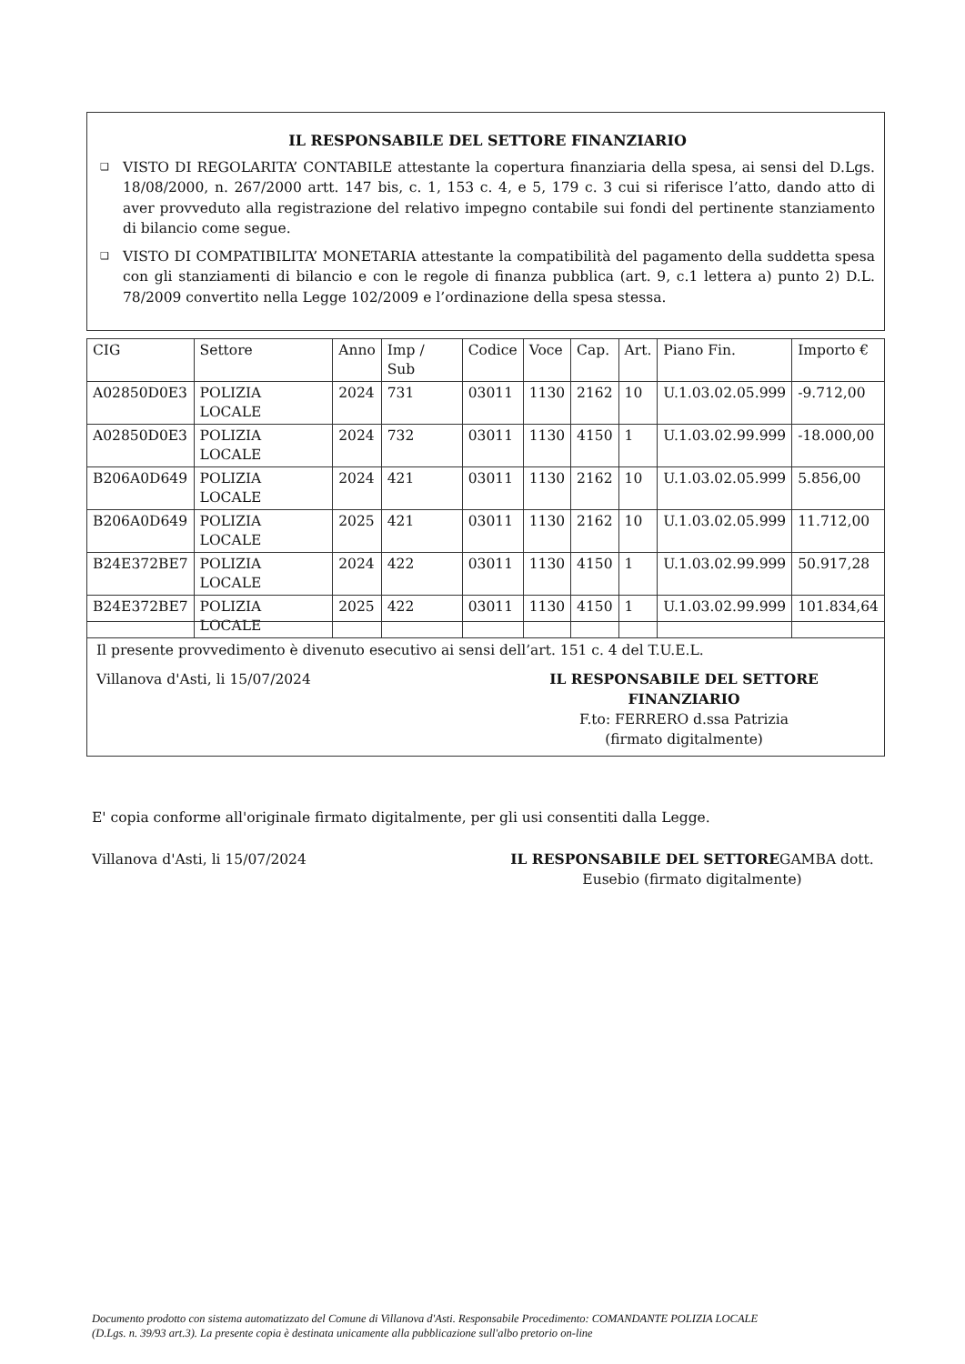IL RESPONSABILE DEL SETTORE FINANZIARIO
❑ VISTO DI REGOLARITA’ CONTABILE attestante la copertura finanziaria della spesa, ai sensi del D.Lgs. 18/08/2000, n. 267/2000 artt. 147 bis, c. 1, 153 c. 4, e 5, 179 c. 3 cui si riferisce l’atto, dando atto di aver provveduto alla registrazione del relativo impegno contabile sui fondi del pertinente stanziamento di bilancio come segue.
❑ VISTO DI COMPATIBILITA’ MONETARIA attestante la compatibilità del pagamento della suddetta spesa con gli stanziamenti di bilancio e con le regole di finanza pubblica (art. 9, c.1 lettera a) punto 2) D.L. 78/2009 convertito nella Legge 102/2009 e l’ordinazione della spesa stessa.
| CIG | Settore | Anno | Imp / Sub | Codice | Voce | Cap. | Art. | Piano Fin. | Importo € |
| --- | --- | --- | --- | --- | --- | --- | --- | --- | --- |
| A02850D0E3 | POLIZIA LOCALE | 2024 | 731 | 03011 | 1130 | 2162 | 10 | U.1.03.02.05.999 | -9.712,00 |
| A02850D0E3 | POLIZIA LOCALE | 2024 | 732 | 03011 | 1130 | 4150 | 1 | U.1.03.02.99.999 | -18.000,00 |
| B206A0D649 | POLIZIA LOCALE | 2024 | 421 | 03011 | 1130 | 2162 | 10 | U.1.03.02.05.999 | 5.856,00 |
| B206A0D649 | POLIZIA LOCALE | 2025 | 421 | 03011 | 1130 | 2162 | 10 | U.1.03.02.05.999 | 11.712,00 |
| B24E372BE7 | POLIZIA LOCALE | 2024 | 422 | 03011 | 1130 | 4150 | 1 | U.1.03.02.99.999 | 50.917,28 |
| B24E372BE7 | POLIZIA LOCALE | 2025 | 422 | 03011 | 1130 | 4150 | 1 | U.1.03.02.99.999 | 101.834,64 |
Il presente provvedimento è divenuto esecutivo ai sensi dell’art. 151 c. 4 del T.U.E.L.
Villanova d'Asti, li 15/07/2024
IL RESPONSABILE DEL SETTORE FINANZIARIO
F.to: FERRERO d.ssa Patrizia
(firmato digitalmente)
E' copia conforme all'originale firmato digitalmente, per gli usi consentiti dalla Legge.
Villanova d'Asti, li 15/07/2024
IL RESPONSABILE DEL SETTOREGAMBA dott. Eusebio (firmato digitalmente)
Documento prodotto con sistema automatizzato del Comune di Villanova d'Asti. Responsabile Procedimento: COMANDANTE POLIZIA LOCALE
(D.Lgs. n. 39/93 art.3). La presente copia è destinata unicamente alla pubblicazione sull'albo pretorio on-line